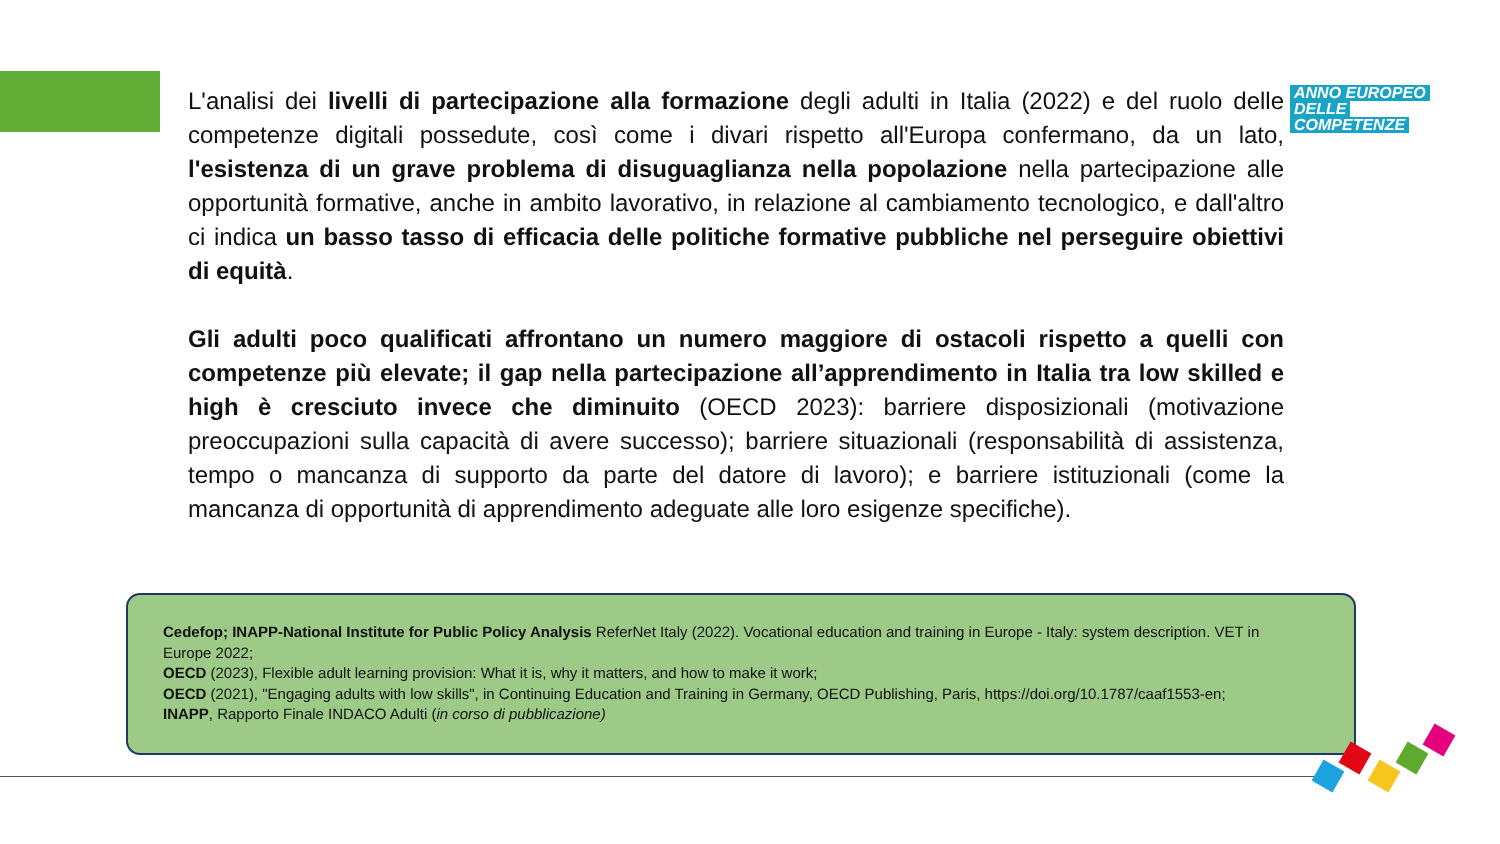ANNO EUROPEO
DELLE
COMPETENZE
L'analisi dei livelli di partecipazione alla formazione degli adulti in Italia (2022) e del ruolo delle competenze digitali possedute, così come i divari rispetto all'Europa confermano, da un lato, l'esistenza di un grave problema di disuguaglianza nella popolazione nella partecipazione alle opportunità formative, anche in ambito lavorativo, in relazione al cambiamento tecnologico, e dall'altro ci indica un basso tasso di efficacia delle politiche formative pubbliche nel perseguire obiettivi di equità.
Gli adulti poco qualificati affrontano un numero maggiore di ostacoli rispetto a quelli con competenze più elevate; il gap nella partecipazione all’apprendimento in Italia tra low skilled e high è cresciuto invece che diminuito (OECD 2023): barriere disposizionali (motivazione preoccupazioni sulla capacità di avere successo); barriere situazionali (responsabilità di assistenza, tempo o mancanza di supporto da parte del datore di lavoro); e barriere istituzionali (come la mancanza di opportunità di apprendimento adeguate alle loro esigenze specifiche).
Cedefop; INAPP-National Institute for Public Policy Analysis ReferNet Italy (2022). Vocational education and training in Europe - Italy: system description. VET in Europe 2022;
OECD (2023), Flexible adult learning provision: What it is, why it matters, and how to make it work;
OECD (2021), "Engaging adults with low skills", in Continuing Education and Training in Germany, OECD Publishing, Paris, https://doi.org/10.1787/caaf1553-en;
INAPP, Rapporto Finale INDACO Adulti (in corso di pubblicazione)